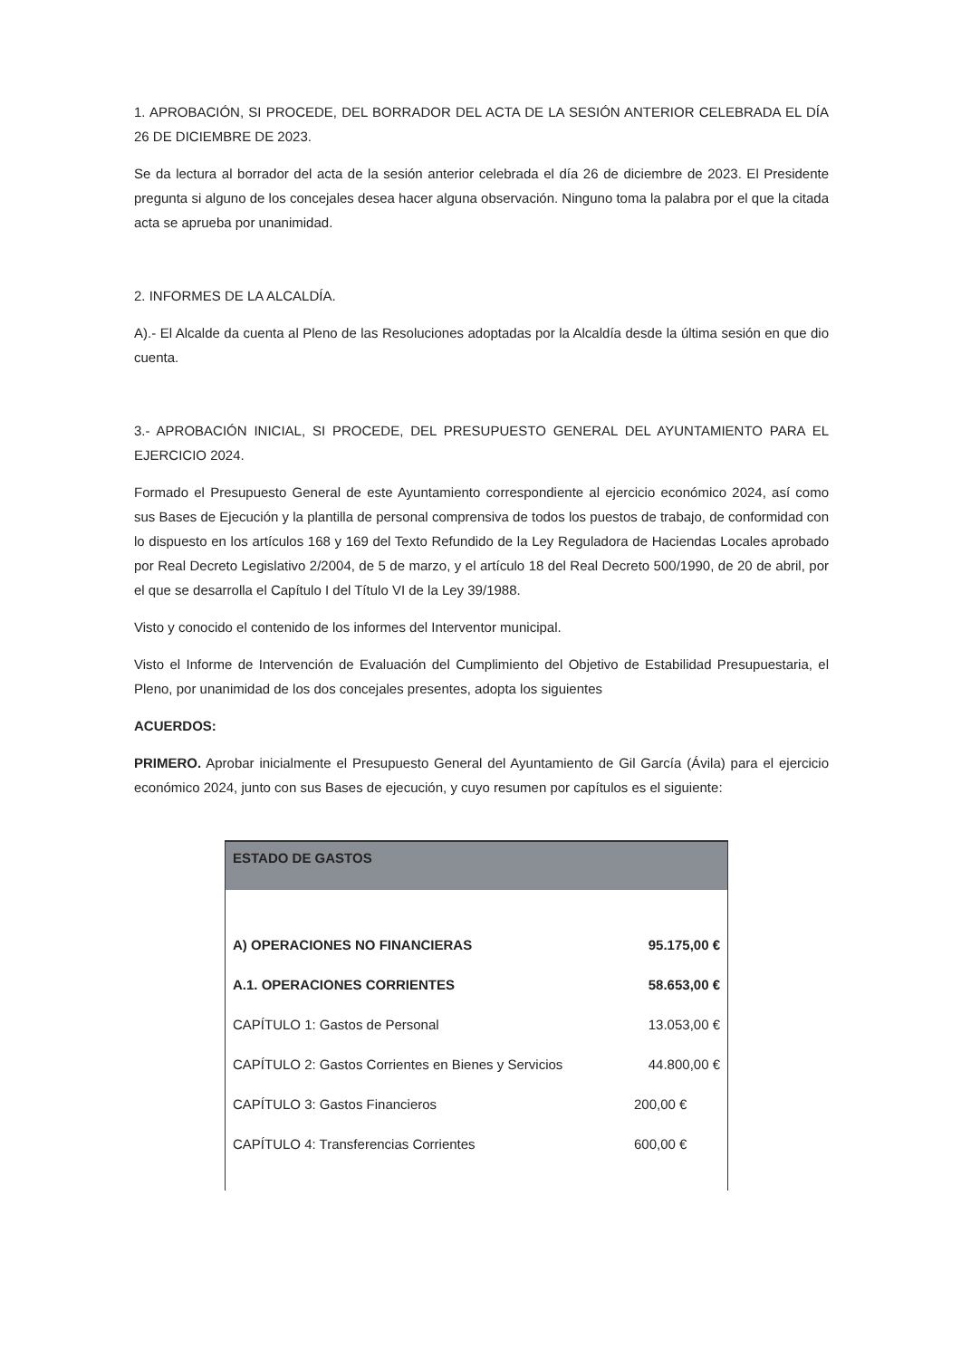1. APROBACIÓN, SI PROCEDE, DEL BORRADOR DEL ACTA DE LA SESIÓN ANTERIOR CELEBRADA EL DÍA 26 DE DICIEMBRE DE 2023.
Se da lectura al borrador del acta de la sesión anterior celebrada el día 26 de diciembre de 2023. El Presidente pregunta si alguno de los concejales desea hacer alguna observación. Ninguno toma la palabra por el que la citada acta se aprueba por unanimidad.
2. INFORMES DE LA ALCALDÍA.
A).- El Alcalde da cuenta al Pleno de las Resoluciones adoptadas por la Alcaldía desde la última sesión en que dio cuenta.
3.- APROBACIÓN INICIAL, SI PROCEDE, DEL PRESUPUESTO GENERAL DEL AYUNTAMIENTO PARA EL EJERCICIO 2024.
Formado el Presupuesto General de este Ayuntamiento correspondiente al ejercicio económico 2024, así como sus Bases de Ejecución y la plantilla de personal comprensiva de todos los puestos de trabajo, de conformidad con lo dispuesto en los artículos 168 y 169 del Texto Refundido de la Ley Reguladora de Haciendas Locales aprobado por Real Decreto Legislativo 2/2004, de 5 de marzo, y el artículo 18 del Real Decreto 500/1990, de 20 de abril, por el que se desarrolla el Capítulo I del Título VI de la Ley 39/1988.
Visto y conocido el contenido de los informes del Interventor municipal.
Visto el Informe de Intervención de Evaluación del Cumplimiento del Objetivo de Estabilidad Presupuestaria, el Pleno, por unanimidad de los dos concejales presentes, adopta los siguientes
ACUERDOS:
PRIMERO. Aprobar inicialmente el Presupuesto General del Ayuntamiento de Gil García (Ávila) para el ejercicio económico 2024, junto con sus Bases de ejecución, y cuyo resumen por capítulos es el siguiente:
| ESTADO DE GASTOS | |
| --- | --- |
| A) OPERACIONES NO FINANCIERAS | 95.175,00 € |
| A.1. OPERACIONES CORRIENTES | 58.653,00 € |
| CAPÍTULO 1: Gastos de Personal | 13.053,00 € |
| CAPÍTULO 2: Gastos Corrientes en Bienes y Servicios | 44.800,00 € |
| CAPÍTULO 3: Gastos Financieros | 200,00 € |
| CAPÍTULO 4: Transferencias Corrientes | 600,00 € |